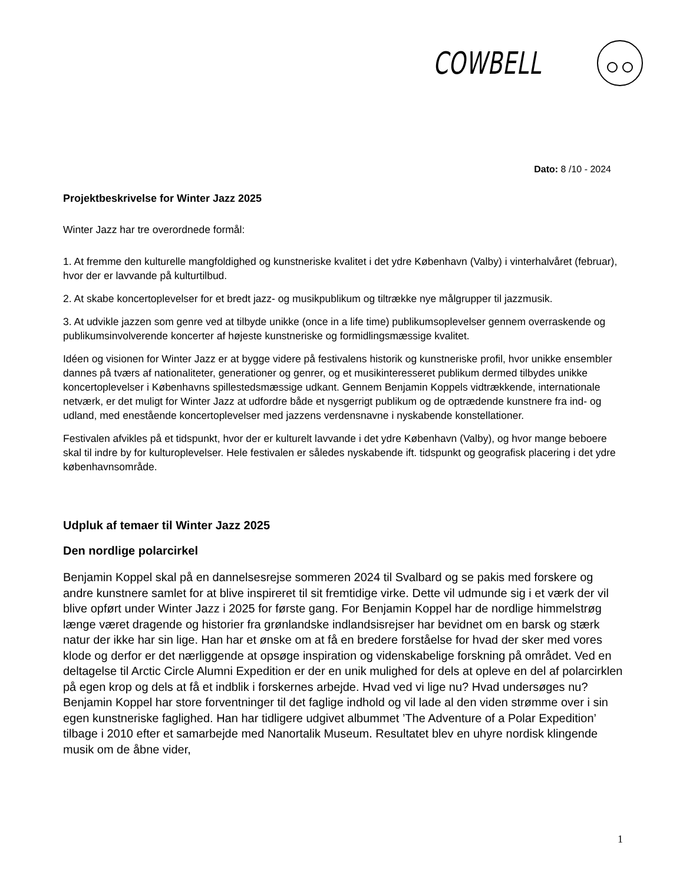COWBELL
Dato: 8 /10 - 2024
Projektbeskrivelse for Winter Jazz 2025
Winter Jazz har tre overordnede formål:
1. At fremme den kulturelle mangfoldighed og kunstneriske kvalitet i det ydre København (Valby) i vinterhalvåret (februar), hvor der er lavvande på kulturtilbud.
2. At skabe koncertoplevelser for et bredt jazz- og musikpublikum og tiltrække nye målgrupper til jazzmusik.
3. At udvikle jazzen som genre ved at tilbyde unikke (once in a life time) publikumsoplevelser gennem overraskende og publikumsinvolverende koncerter af højeste kunstneriske og formidlingsmæssige kvalitet.
Idéen og visionen for Winter Jazz er at bygge videre på festivalens historik og kunstneriske profil, hvor unikke ensembler dannes på tværs af nationaliteter, generationer og genrer, og et musikinteresseret publikum dermed tilbydes unikke koncertoplevelser i Københavns spillestedsmæssige udkant. Gennem Benjamin Koppels vidtrækkende, internationale netværk, er det muligt for Winter Jazz at udfordre både et nysgerrigt publikum og de optrædende kunstnere fra ind- og udland, med enestående koncertoplevelser med jazzens verdensnavne i nyskabende konstellationer.
Festivalen afvikles på et tidspunkt, hvor der er kulturelt lavvande i det ydre København (Valby), og hvor mange beboere skal til indre by for kulturoplevelser. Hele festivalen er således nyskabende ift. tidspunkt og geografisk placering i det ydre københavnsområde.
Udpluk af temaer til Winter Jazz 2025
Den nordlige polarcirkel
Benjamin Koppel skal på en dannelsesrejse sommeren 2024 til Svalbard og se pakis med forskere og andre kunstnere samlet for at blive inspireret til sit fremtidige virke. Dette vil udmunde sig i et værk der vil blive opført under Winter Jazz i 2025 for første gang. For Benjamin Koppel har de nordlige himmelstrøg længe været dragende og historier fra grønlandske indlandsisrejser har bevidnet om en barsk og stærk natur der ikke har sin lige. Han har et ønske om at få en bredere forståelse for hvad der sker med vores klode og derfor er det nærliggende at opsøge inspiration og videnskabelige forskning på området. Ved en deltagelse til Arctic Circle Alumni Expedition er der en unik mulighed for dels at opleve en del af polarcirklen på egen krop og dels at få et indblik i forskernes arbejde. Hvad ved vi lige nu? Hvad undersøges nu? Benjamin Koppel har store forventninger til det faglige indhold og vil lade al den viden strømme over i sin egen kunstneriske faglighed. Han har tidligere udgivet albummet ’The Adventure of a Polar Expedition’ tilbage i 2010 efter et samarbejde med Nanortalik Museum. Resultatet blev en uhyre nordisk klingende musik om de åbne vider,
1